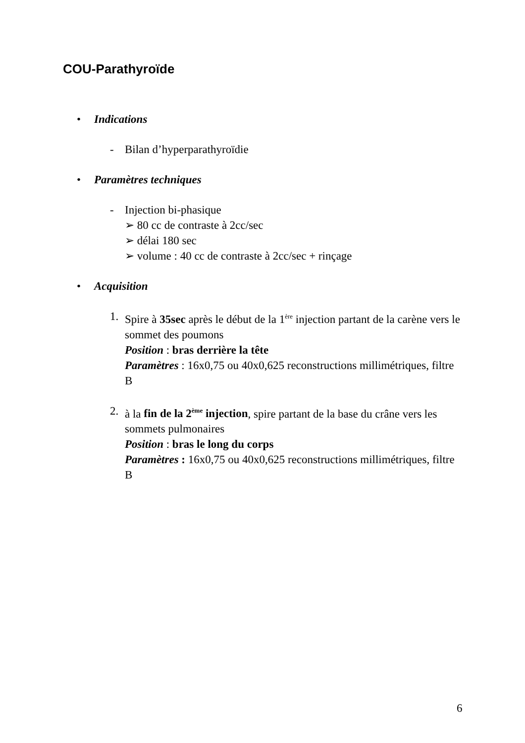COU-Parathyroïde
• Indications
- Bilan d’hyperparathyroïdie
• Paramètres techniques
- Injection bi-phasique
➢ 80 cc de contraste à 2cc/sec
➢ délai 180 sec
➢ volume : 40 cc de contraste à 2cc/sec + rinçage
• Acquisition
1. Spire à 35sec après le début de la 1<sup>ère</sup> injection partant de la carène vers le sommet des poumons
Position : bras derrière la tête
Paramètres : 16x0,75 ou 40x0,625 reconstructions millimétriques, filtre B
2. à la fin de la 2<sup>ème</sup> injection, spire partant de la base du crâne vers les sommets pulmonaires
Position : bras le long du corps
Paramètres : 16x0,75 ou 40x0,625 reconstructions millimétriques, filtre B
6